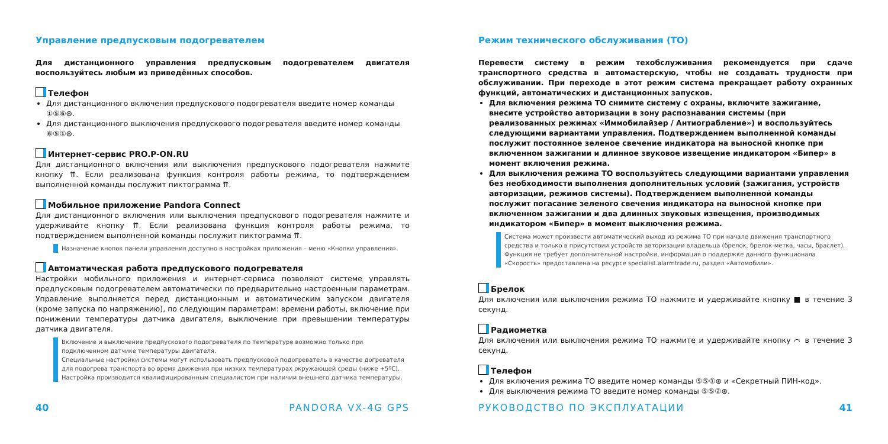Управление предпусковым подогревателем
Для дистанционного управления предпусковым подогревателем двигателя воспользуйтесь любым из приведённых способов.
Телефон
Для дистанционного включения предпускового подогревателя введите номер команды ①⑤⑥⊛.
Для дистанционного выключения предпускового подогревателя введите номер команды ⑥⑤①⊛.
Интернет-сервис PRO.P-ON.RU
Для дистанционного включения или выключения предпускового подогревателя нажмите кнопку ⇈. Если реализована функция контроля работы режима, то подтверждением выполненной команды послужит пиктограмма ⇈.
Мобильное приложение Pandora Connect
Для дистанционного включения или выключения предпускового подогревателя нажмите и удерживайте кнопку ⇈. Если реализована функция контроля работы режима, то подтверждением выполненной команды послужит пиктограмма ⇈.
Назначение кнопок панели управления доступно в настройках приложения – меню «Кнопки управления».
Автоматическая работа предпускового подогревателя
Настройки мобильного приложения и интернет-сервиса позволяют системе управлять предпусковым подогревателем автоматически по предварительно настроенным параметрам. Управление выполняется перед дистанционным и автоматическим запуском двигателя (кроме запуска по напряжению), по следующим параметрам: времени работы, включение при понижении температуры датчика двигателя, выключение при превышении температуры датчика двигателя.
Включение и выключение предпускового подогревателя по температуре возможно только при подключенном датчике температуры двигателя.
Специальные настройки системы могут использовать предпусковой подогреватель в качестве догревателя для подогрева транспорта во время движения при низких температурах окружающей среды (ниже +5ºC).
Настройка производится квалифицированным специалистом при наличии внешнего датчика температуры.
Режим технического обслуживания (ТО)
Перевести систему в режим техобслуживания рекомендуется при сдаче транспортного средства в автомастерскую, чтобы не создавать трудности при обслуживании. При переходе в этот режим система прекращает работу охранных функций, автоматических и дистанционных запусков.
Для включения режима ТО снимите систему с охраны, включите зажигание, внесите устройство авторизации в зону распознавания системы (при реализованных режимах «Иммобилайзер / Антиограбление») и воспользуйтесь следующими вариантами управления. Подтверждением выполненной команды послужит постоянное зеленое свечение индикатора на выносной кнопке при включенном зажигании и длинное звуковое извещение индикатором «Бипер» в момент включения режима.
Для выключения режима ТО воспользуйтесь следующими вариантами управления без необходимости выполнения дополнительных условий (зажигания, устройств авторизации, режимов системы). Подтверждением выполненной команды послужит погасание зеленого свечения индикатора на выносной кнопке при включенном зажигании и два длинных звуковых извещения, производимых индикатором «Бипер» в момент выключения режима.
Система может произвести автоматический выход из режима ТО при начале движения транспортного средства и только в присутствии устройств авторизации владельца (брелок, брелок-метка, часы, браслет). Функция не требует дополнительной настройки, информация о поддержке данного функционала «Скорость» предоставлена на ресурсе specialist.alarmtrade.ru, раздел «Автомобили».
Брелок
Для включения или выключения режима ТО нажмите и удерживайте кнопку ■ в течение 3 секунд.
Радиометка
Для включения или выключения режима ТО нажмите и удерживайте кнопку ⌒ в течение 3 секунд.
Телефон
Для включения режима ТО введите номер команды ⑤⑤①⊛ и «Секретный ПИН-код».
Для выключения режима ТО введите номер команды ⑤⑤②⊛.
40 PANDORA VX-4G GPS РУКОВОДСТВО ПО ЭКСПЛУАТАЦИИ 41